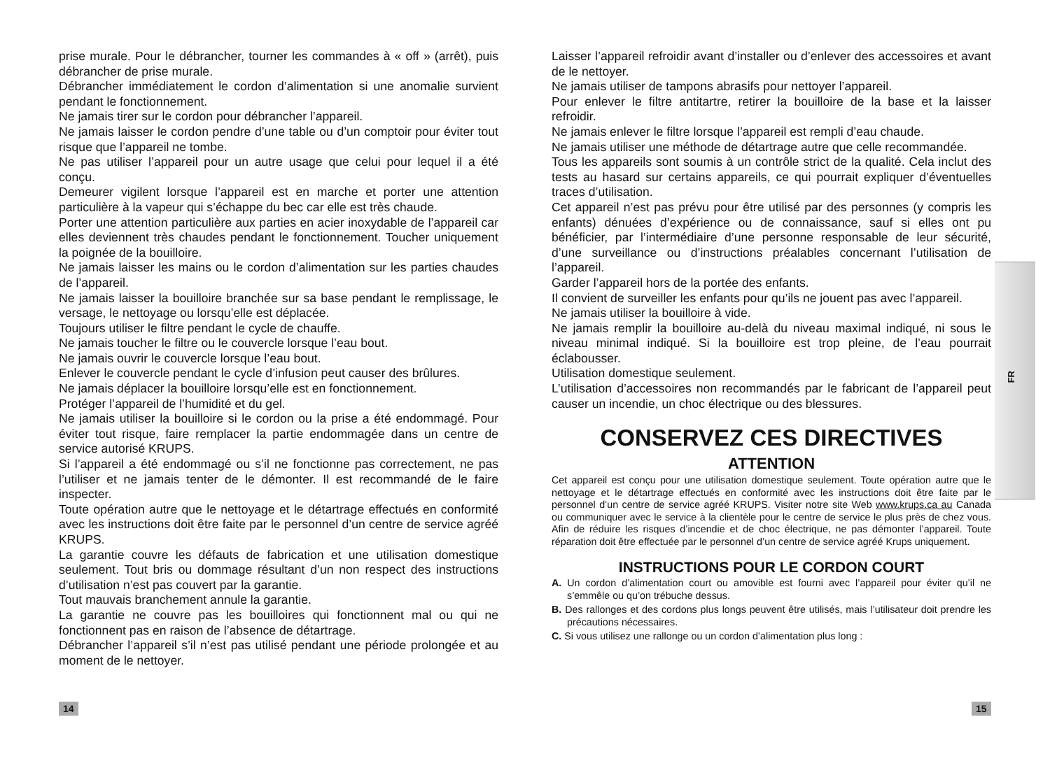prise murale. Pour le débrancher, tourner les commandes à « off » (arrêt), puis débrancher de prise murale.
Débrancher immédiatement le cordon d’alimentation si une anomalie survient pendant le fonctionnement.
Ne jamais tirer sur le cordon pour débrancher l’appareil.
Ne jamais laisser le cordon pendre d’une table ou d’un comptoir pour éviter tout risque que l’appareil ne tombe.
Ne pas utiliser l’appareil pour un autre usage que celui pour lequel il a été conçu.
Demeurer vigilent lorsque l’appareil est en marche et porter une attention particulière à la vapeur qui s’échappe du bec car elle est très chaude.
Porter une attention particulière aux parties en acier inoxydable de l’appareil car elles deviennent très chaudes pendant le fonctionnement. Toucher uniquement la poignée de la bouilloire.
Ne jamais laisser les mains ou le cordon d’alimentation sur les parties chaudes de l’appareil.
Ne jamais laisser la bouilloire branchée sur sa base pendant le remplissage, le versage, le nettoyage ou lorsqu’elle est déplacée.
Toujours utiliser le filtre pendant le cycle de chauffe.
Ne jamais toucher le filtre ou le couvercle lorsque l’eau bout.
Ne jamais ouvrir le couvercle lorsque l’eau bout.
Enlever le couvercle pendant le cycle d’infusion peut causer des brûlures.
Ne jamais déplacer la bouilloire lorsqu’elle est en fonctionnement.
Protéger l’appareil de l’humidité et du gel.
Ne jamais utiliser la bouilloire si le cordon ou la prise a été endommagé. Pour éviter tout risque, faire remplacer la partie endommagée dans un centre de service autorisé KRUPS.
Si l’appareil a été endommagé ou s’il ne fonctionne pas correctement, ne pas l’utiliser et ne jamais tenter de le démonter. Il est recommandé de le faire inspecter.
Toute opération autre que le nettoyage et le détartrage effectués en conformité avec les instructions doit être faite par le personnel d’un centre de service agréé KRUPS.
La garantie couvre les défauts de fabrication et une utilisation domestique seulement. Tout bris ou dommage résultant d’un non respect des instructions d’utilisation n’est pas couvert par la garantie.
Tout mauvais branchement annule la garantie.
La garantie ne couvre pas les bouilloires qui fonctionnent mal ou qui ne fonctionnent pas en raison de l’absence de détartrage.
Débrancher l’appareil s’il n’est pas utilisé pendant une période prolongée et au moment de le nettoyer.
Laisser l’appareil refroidir avant d’installer ou d’enlever des accessoires et avant de le nettoyer.
Ne jamais utiliser de tampons abrasifs pour nettoyer l’appareil.
Pour enlever le filtre antitartre, retirer la bouilloire de la base et la laisser refroidir.
Ne jamais enlever le filtre lorsque l’appareil est rempli d’eau chaude.
Ne jamais utiliser une méthode de détartrage autre que celle recommandée.
Tous les appareils sont soumis à un contrôle strict de la qualité. Cela inclut des tests au hasard sur certains appareils, ce qui pourrait expliquer d’éventuelles traces d’utilisation.
Cet appareil n’est pas prévu pour être utilisé par des personnes (y compris les enfants) dénuées d’expérience ou de connaissance, sauf si elles ont pu bénéficier, par l’intermédiaire d’une personne responsable de leur sécurité, d’une surveillance ou d’instructions préalables concernant l’utilisation de l’appareil.
Garder l’appareil hors de la portée des enfants.
Il convient de surveiller les enfants pour qu’ils ne jouent pas avec l’appareil.
Ne jamais utiliser la bouilloire à vide.
Ne jamais remplir la bouilloire au-delà du niveau maximal indiqué, ni sous le niveau minimal indiqué. Si la bouilloire est trop pleine, de l’eau pourrait éclabousser.
Utilisation domestique seulement.
L’utilisation d’accessoires non recommandés par le fabricant de l’appareil peut causer un incendie, un choc électrique ou des blessures.
CONSERVEZ CES DIRECTIVES
ATTENTION
Cet appareil est conçu pour une utilisation domestique seulement. Toute opération autre que le nettoyage et le détartrage effectués en conformité avec les instructions doit être faite par le personnel d’un centre de service agréé KRUPS. Visiter notre site Web www.krups.ca au Canada ou communiquer avec le service à la clientèle pour le centre de service le plus près de chez vous. Afin de réduire les risques d’incendie et de choc électrique, ne pas démonter l’appareil. Toute réparation doit être effectuée par le personnel d’un centre de service agréé Krups uniquement.
INSTRUCTIONS POUR LE CORDON COURT
A. Un cordon d’alimentation court ou amovible est fourni avec l’appareil pour éviter qu’il ne s’emmêle ou qu’on trébuche dessus.
B. Des rallonges et des cordons plus longs peuvent être utilisés, mais l’utilisateur doit prendre les précautions nécessaires.
C. Si vous utilisez une rallonge ou un cordon d’alimentation plus long :
FR
14 15